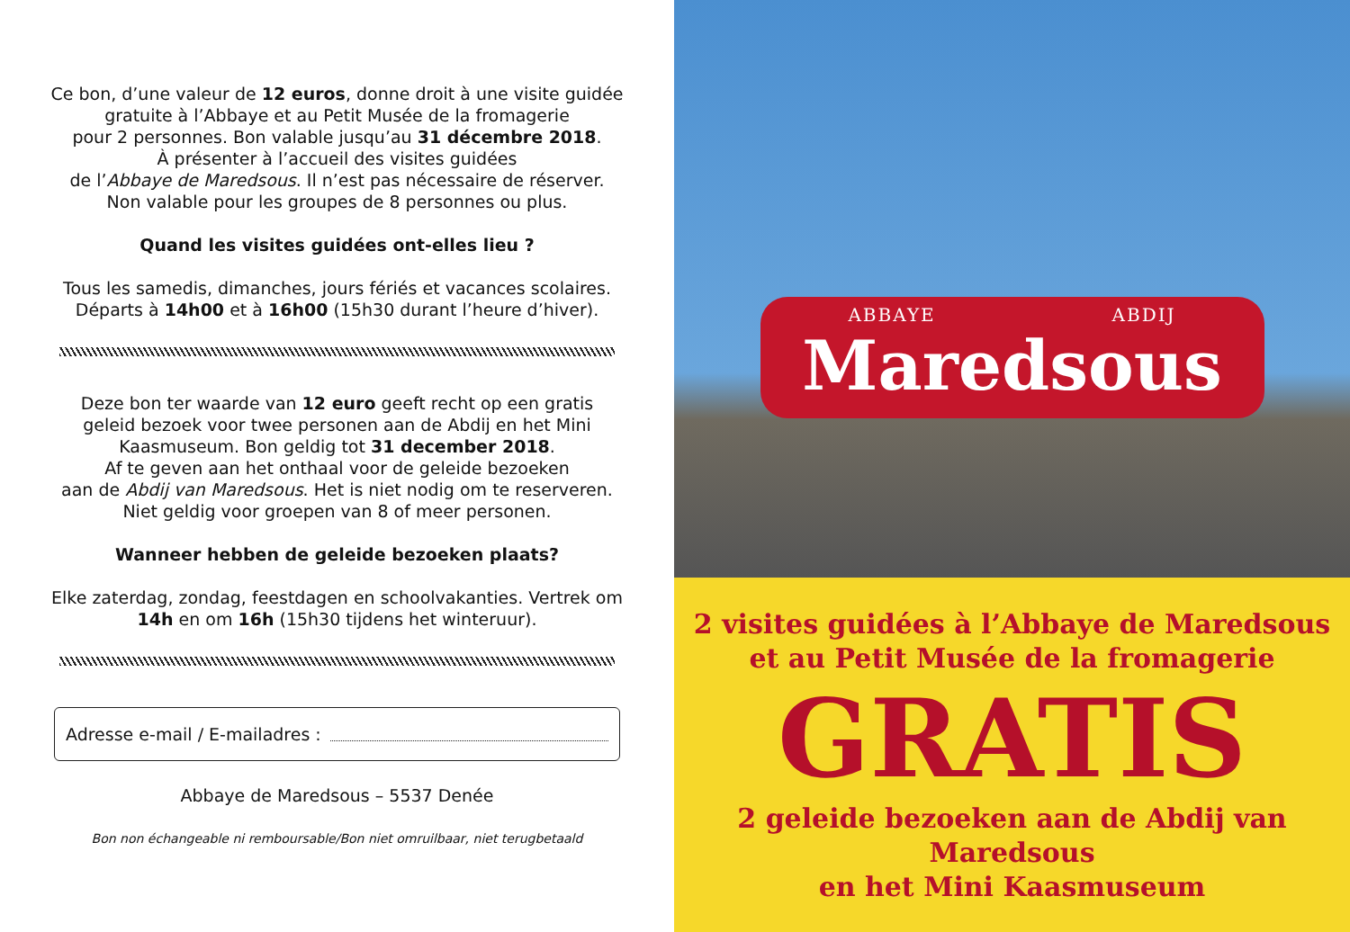Ce bon, d’une valeur de 12 euros, donne droit à une visite guidée
gratuite à l’Abbaye et au Petit Musée de la fromagerie
pour 2 personnes. Bon valable jusqu’au 31 décembre 2018.
À présenter à l’accueil des visites guidées
de l’Abbaye de Maredsous. Il n’est pas nécessaire de réserver.
Non valable pour les groupes de 8 personnes ou plus.
Quand les visites guidées ont-elles lieu ?
Tous les samedis, dimanches, jours fériés et vacances scolaires.
Départs à 14h00 et à 16h00 (15h30 durant l’heure d’hiver).
Deze bon ter waarde van 12 euro geeft recht op een gratis
geleid bezoek voor twee personen aan de Abdij en het Mini
Kaasmuseum. Bon geldig tot 31 december 2018.
Af te geven aan het onthaal voor de geleide bezoeken
aan de Abdij van Maredsous. Het is niet nodig om te reserveren.
Niet geldig voor groepen van 8 of meer personen.
Wanneer hebben de geleide bezoeken plaats?
Elke zaterdag, zondag, feestdagen en schoolvakanties. Vertrek om
14h en om 16h (15h30 tijdens het winteruur).
Adresse e-mail / E-mailadres :
Abbaye de Maredsous – 5537 Denée
Bon non échangeable ni remboursable/Bon niet omruilbaar, niet terugbetaald
ABBAYE ABDIJ
Maredsous
2 visites guidées à l’Abbaye de Maredsous
et au Petit Musée de la fromagerie
GRATIS
2 geleide bezoeken aan de Abdij van Maredsous
en het Mini Kaasmuseum